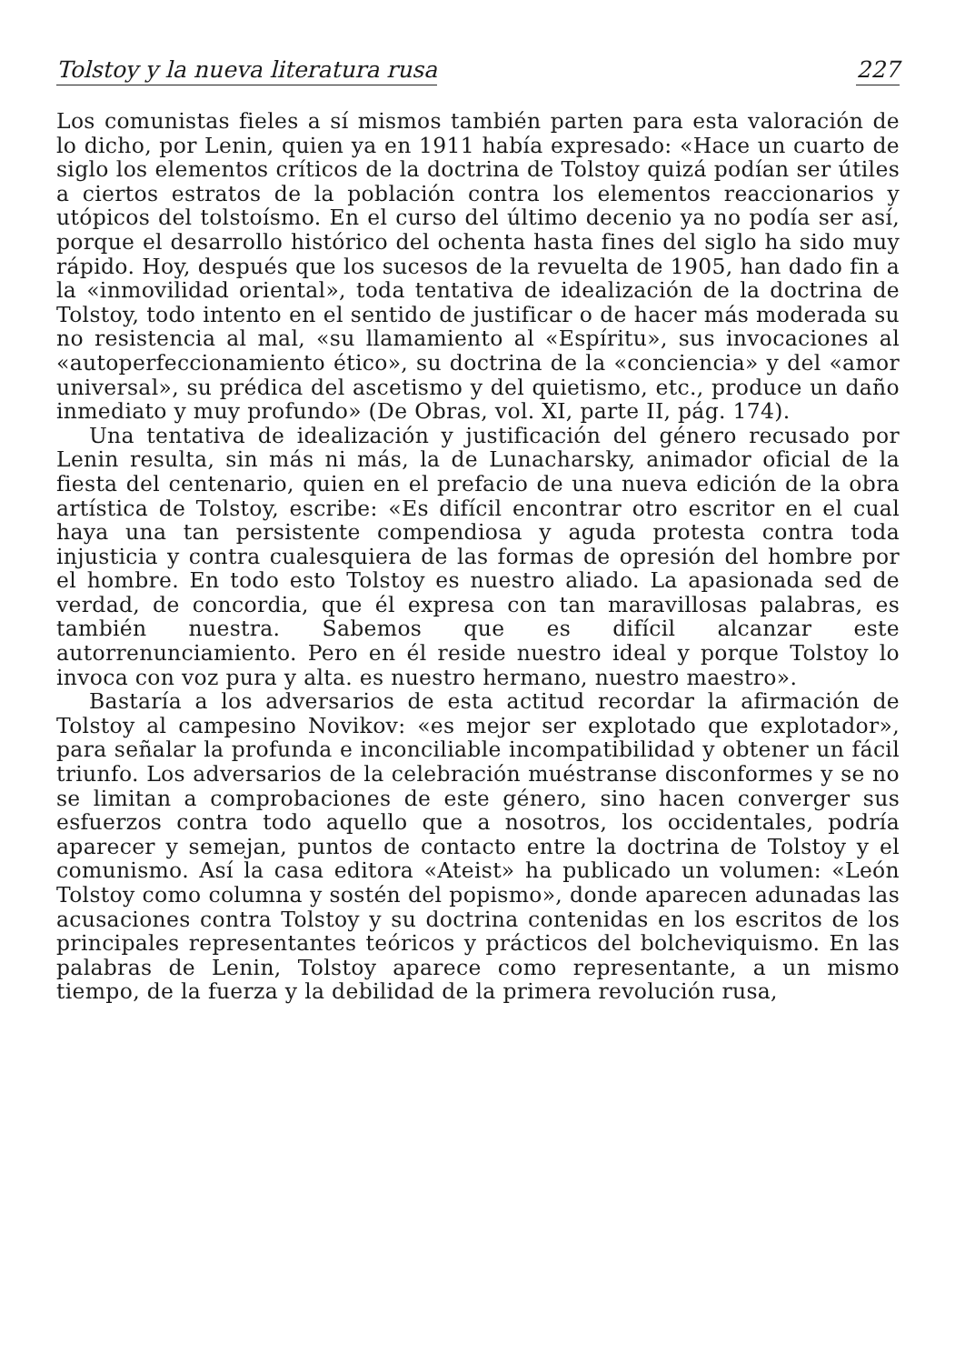Tolstoy y la nueva literatura rusa 227
Los comunistas fieles a sí mismos también parten para esta valoración de lo dicho, por Lenin, quien ya en 1911 había expresado: «Hace un cuarto de siglo los elementos críticos de la doctrina de Tolstoy quizá podían ser útiles a ciertos estratos de la población contra los elementos reaccionarios y utópicos del tolstoísmo. En el curso del último decenio ya no podía ser así, porque el desarrollo histórico del ochenta hasta fines del siglo ha sido muy rápido. Hoy, después que los sucesos de la revuelta de 1905, han dado fin a la «inmovilidad oriental», toda tentativa de idealización de la doctrina de Tolstoy, todo intento en el sentido de justificar o de hacer más moderada su no resistencia al mal, «su llamamiento al «Espíritu», sus invocaciones al «autoperfeccionamiento ético», su doctrina de la «conciencia» y del «amor universal», su prédica del ascetismo y del quietismo, etc., produce un daño inmediato y muy profundo» (De Obras, vol. XI, parte II, pág. 174).
Una tentativa de idealización y justificación del género recusado por Lenin resulta, sin más ni más, la de Lunacharsky, animador oficial de la fiesta del centenario, quien en el prefacio de una nueva edición de la obra artística de Tolstoy, escribe: «Es difícil encontrar otro escritor en el cual haya una tan persistente compendiosa y aguda protesta contra toda injusticia y contra cualesquiera de las formas de opresión del hombre por el hombre. En todo esto Tolstoy es nuestro aliado. La apasionada sed de verdad, de concordia, que él expresa con tan maravillosas palabras, es también nuestra. Sabemos que es difícil alcanzar este autorrenunciamiento. Pero en él reside nuestro ideal y porque Tolstoy lo invoca con voz pura y alta. es nuestro hermano, nuestro maestro».
Bastaría a los adversarios de esta actitud recordar la afirmación de Tolstoy al campesino Novikov: «es mejor ser explotado que explotador», para señalar la profunda e inconciliable incompatibilidad y obtener un fácil triunfo. Los adversarios de la celebración muéstranse disconformes y se no se limitan a comprobaciones de este género, sino hacen converger sus esfuerzos contra todo aquello que a nosotros, los occidentales, podría aparecer y semejan, puntos de contacto entre la doctrina de Tolstoy y el comunismo. Así la casa editora «Ateist» ha publicado un volumen: «León Tolstoy como columna y sostén del popismo», donde aparecen adunadas las acusaciones contra Tolstoy y su doctrina contenidas en los escritos de los principales representantes teóricos y prácticos del bolcheviquismo. En las palabras de Lenin, Tolstoy aparece como representante, a un mismo tiempo, de la fuerza y la debilidad de la primera revolución rusa,